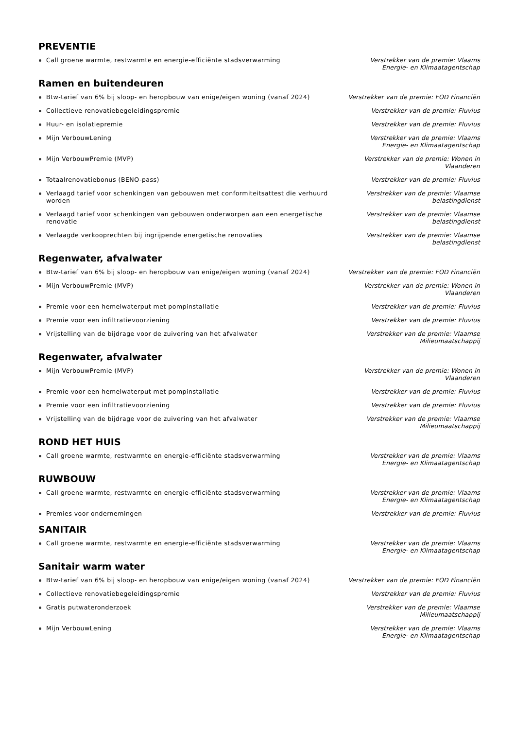PREVENTIE
Call groene warmte, restwarmte en energie-efficiënte stadsverwarming Verstrekker van de premie: Vlaams Energie- en Klimaatagentschap
Ramen en buitendeuren
Btw-tarief van 6% bij sloop- en heropbouw van enige/eigen woning (vanaf 2024)
Verstrekker van de premie: FOD Financiën
Collectieve renovatiebegeleidingspremie Verstrekker van de premie: Fluvius
Huur- en isolatiepremie Verstrekker van de premie: Fluvius
Mijn VerbouwLening Verstrekker van de premie: Vlaams Energie- en Klimaatagentschap
Mijn VerbouwPremie (MVP) Verstrekker van de premie: Wonen in Vlaanderen
Totaalrenovatiebonus (BENO-pass) Verstrekker van de premie: Fluvius
Verlaagd tarief voor schenkingen van gebouwen met conformiteitsattest die verhuurd worden
Verstrekker van de premie: Vlaamse belastingdienst
Verlaagd tarief voor schenkingen van gebouwen onderworpen aan een energetische renovatie
Verstrekker van de premie: Vlaamse belastingdienst
Verlaagde verkooprechten bij ingrijpende energetische renovaties Verstrekker van de premie: Vlaamse belastingdienst
Regenwater, afvalwater
Btw-tarief van 6% bij sloop- en heropbouw van enige/eigen woning (vanaf 2024)
Verstrekker van de premie: FOD Financiën
Mijn VerbouwPremie (MVP) Verstrekker van de premie: Wonen in Vlaanderen
Premie voor een hemelwaterput met pompinstallatie Verstrekker van de premie: Fluvius
Premie voor een infiltratievoorziening Verstrekker van de premie: Fluvius
Vrijstelling van de bijdrage voor de zuivering van het afvalwater Verstrekker van de premie: Vlaamse Milieumaatschappij
Regenwater, afvalwater
Mijn VerbouwPremie (MVP) Verstrekker van de premie: Wonen in Vlaanderen
Premie voor een hemelwaterput met pompinstallatie Verstrekker van de premie: Fluvius
Premie voor een infiltratievoorziening Verstrekker van de premie: Fluvius
Vrijstelling van de bijdrage voor de zuivering van het afvalwater Verstrekker van de premie: Vlaamse Milieumaatschappij
ROND HET HUIS
Call groene warmte, restwarmte en energie-efficiënte stadsverwarming Verstrekker van de premie: Vlaams Energie- en Klimaatagentschap
RUWBOUW
Call groene warmte, restwarmte en energie-efficiënte stadsverwarming Verstrekker van de premie: Vlaams Energie- en Klimaatagentschap
Premies voor ondernemingen Verstrekker van de premie: Fluvius
SANITAIR
Call groene warmte, restwarmte en energie-efficiënte stadsverwarming Verstrekker van de premie: Vlaams Energie- en Klimaatagentschap
Sanitair warm water
Btw-tarief van 6% bij sloop- en heropbouw van enige/eigen woning (vanaf 2024)
Verstrekker van de premie: FOD Financiën
Collectieve renovatiebegeleidingspremie Verstrekker van de premie: Fluvius
Gratis putwateronderzoek Verstrekker van de premie: Vlaamse Milieumaatschappij
Mijn VerbouwLening Verstrekker van de premie: Vlaams Energie- en Klimaatagentschap